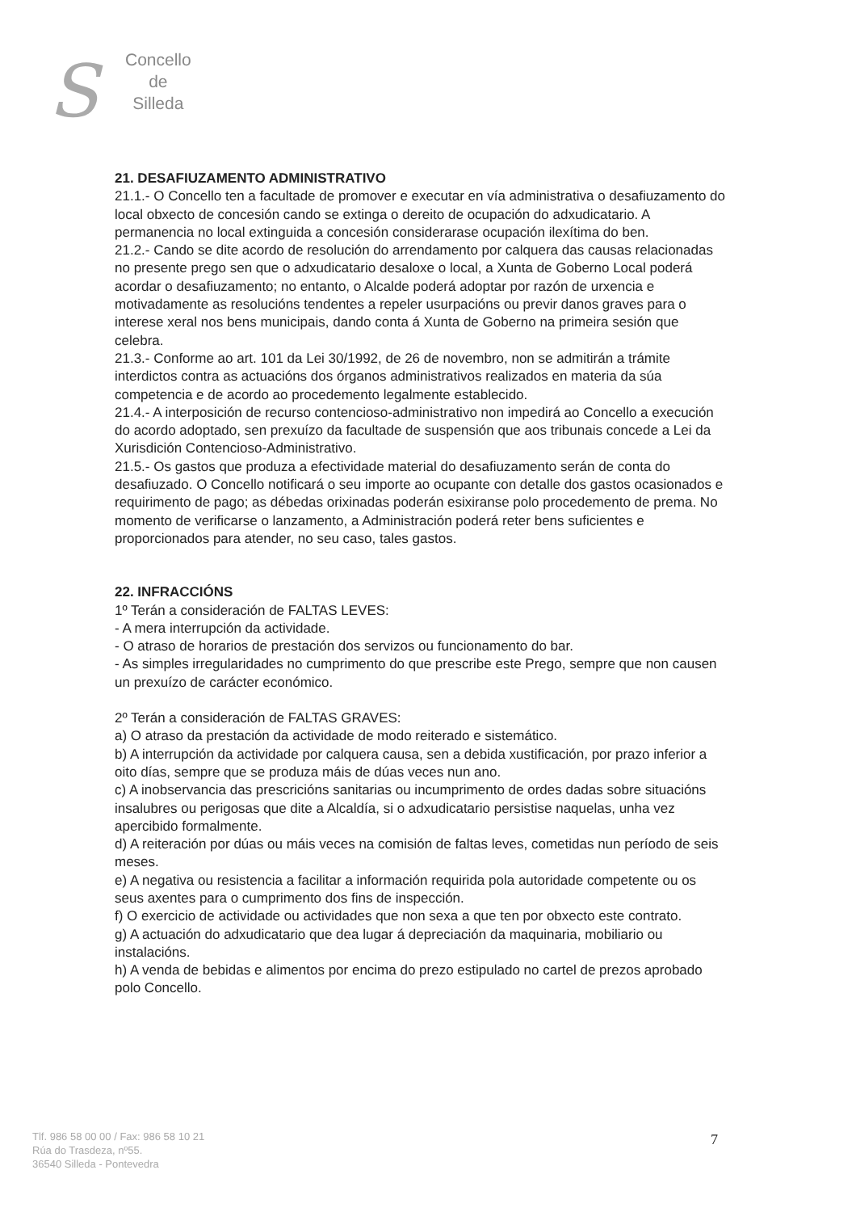S
Concello
de
Silleda
21. DESAFIUZAMENTO ADMINISTRATIVO
21.1.- O Concello ten a facultade de promover e executar en vía administrativa o desafiuzamento do local obxecto de concesión cando se extinga o dereito de ocupación do adxudicatario. A permanencia no local extinguida a concesión considerarase ocupación ilexítima do ben.
21.2.- Cando se dite acordo de resolución do arrendamento por calquera das causas relacionadas no presente prego sen que o adxudicatario desaloxe o local, a Xunta de Goberno Local poderá acordar o desafiuzamento; no entanto, o Alcalde poderá adoptar por razón de urxencia e motivadamente as resolucións tendentes a repeler usurpacións ou previr danos graves para o interese xeral nos bens municipais, dando conta á Xunta de Goberno na primeira sesión que celebra.
21.3.- Conforme ao art. 101 da Lei 30/1992, de 26 de novembro, non se admitirán a trámite interdictos contra as actuacións dos órganos administrativos realizados en materia da súa competencia e de acordo ao procedemento legalmente establecido.
21.4.- A interposición de recurso contencioso-administrativo non impedirá ao Concello a execución do acordo adoptado, sen prexuízo da facultade de suspensión que aos tribunais concede a Lei da Xurisdición Contencioso-Administrativo.
21.5.- Os gastos que produza a efectividade material do desafiuzamento serán de conta do desafiuzado. O Concello notificará o seu importe ao ocupante con detalle dos gastos ocasionados e requirimento de pago; as débedas orixinadas poderán esixiranse polo procedemento de prema. No momento de verificarse o lanzamento, a Administración poderá reter bens suficientes e proporcionados para atender, no seu caso, tales gastos.
22. INFRACCIÓNS
1º Terán a consideración de FALTAS LEVES:
- A mera interrupción da actividade.
- O atraso de horarios de prestación dos servizos ou funcionamento do bar.
- As simples irregularidades no cumprimento do que prescribe este Prego, sempre que non causen un prexuízo de carácter económico.
2º Terán a consideración de FALTAS GRAVES:
a) O atraso da prestación da actividade de modo reiterado e sistemático.
b) A interrupción da actividade por calquera causa, sen a debida xustificación, por prazo inferior a oito días, sempre que se produza máis de dúas veces nun ano.
c) A inobservancia das prescricións sanitarias ou incumprimento de ordes dadas sobre situacións insalubres ou perigosas que dite a Alcaldía, si o adxudicatario persistise naquelas, unha vez apercibido formalmente.
d) A reiteración por dúas ou máis veces na comisión de faltas leves, cometidas nun período de seis meses.
e) A negativa ou resistencia a facilitar a información requirida pola autoridade competente ou os seus axentes para o cumprimento dos fins de inspección.
f) O exercicio de actividade ou actividades que non sexa a que ten por obxecto este contrato.
g) A actuación do adxudicatario que dea lugar á depreciación da maquinaria, mobiliario ou instalacións.
h) A venda de bebidas e alimentos por encima do prezo estipulado no cartel de prezos aprobado polo Concello.
Tlf. 986 58 00 00 / Fax: 986 58 10 21
Rúa do Trasdeza, nº55.
36540 Silleda - Pontevedra
7